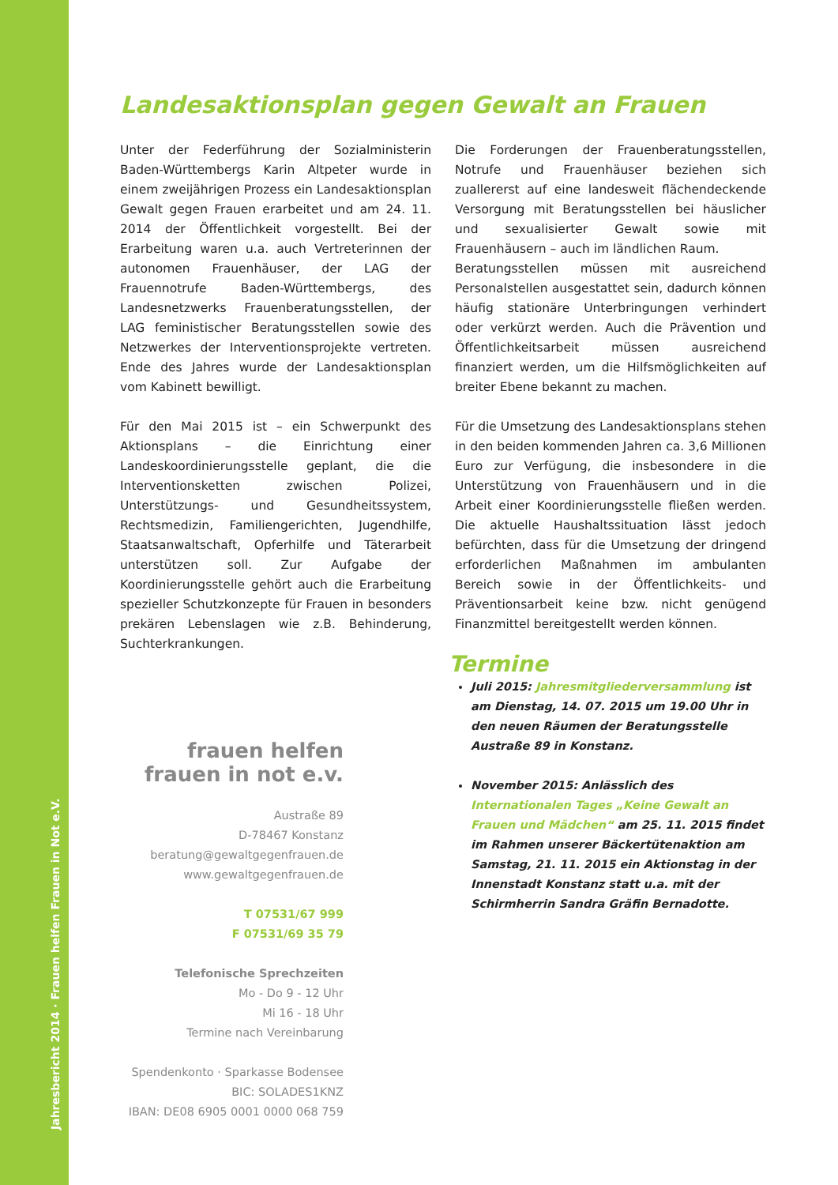Jahresbericht 2014 · Frauen helfen Frauen in Not e.V.
Landesaktionsplan gegen Gewalt an Frauen
Unter der Federführung der Sozialministerin Baden-Württembergs Karin Altpeter wurde in einem zweijährigen Prozess ein Landesaktionsplan Gewalt gegen Frauen erarbeitet und am 24. 11. 2014 der Öffentlichkeit vorgestellt. Bei der Erarbeitung waren u.a. auch Vertreterinnen der autonomen Frauenhäuser, der LAG der Frauennotrufe Baden-Württembergs, des Landesnetzwerks Frauenberatungsstellen, der LAG feministischer Beratungsstellen sowie des Netzwerkes der Interventionsprojekte vertreten. Ende des Jahres wurde der Landesaktionsplan vom Kabinett bewilligt.
Für den Mai 2015 ist – ein Schwerpunkt des Aktionsplans – die Einrichtung einer Landeskoordinierungsstelle geplant, die die Interventionsketten zwischen Polizei, Unterstützungs- und Gesundheitssystem, Rechtsmedizin, Familiengerichten, Jugendhilfe, Staatsanwaltschaft, Opferhilfe und Täterarbeit unterstützen soll. Zur Aufgabe der Koordinierungsstelle gehört auch die Erarbeitung spezieller Schutzkonzepte für Frauen in besonders prekären Lebenslagen wie z.B. Behinderung, Suchterkrankungen.
Die Forderungen der Frauenberatungsstellen, Notrufe und Frauenhäuser beziehen sich zuallererst auf eine landesweit flächendeckende Versorgung mit Beratungsstellen bei häuslicher und sexualisierter Gewalt sowie mit Frauenhäusern – auch im ländlichen Raum.
Beratungsstellen müssen mit ausreichend Personalstellen ausgestattet sein, dadurch können häufig stationäre Unterbringungen verhindert oder verkürzt werden. Auch die Prävention und Öffentlichkeitsarbeit müssen ausreichend finanziert werden, um die Hilfsmöglichkeiten auf breiter Ebene bekannt zu machen.
Für die Umsetzung des Landesaktionsplans stehen in den beiden kommenden Jahren ca. 3,6 Millionen Euro zur Verfügung, die insbesondere in die Unterstützung von Frauenhäusern und in die Arbeit einer Koordinierungsstelle fließen werden. Die aktuelle Haushaltssituation lässt jedoch befürchten, dass für die Umsetzung der dringend erforderlichen Maßnahmen im ambulanten Bereich sowie in der Öffentlichkeits- und Präventionsarbeit keine bzw. nicht genügend Finanzmittel bereitgestellt werden können.
Termine
Juli 2015: Jahresmitgliederversammlung ist am Dienstag, 14. 07. 2015 um 19.00 Uhr in den neuen Räumen der Beratungsstelle Austraße 89 in Konstanz.
November 2015: Anlässlich des Internationalen Tages „Keine Gewalt an Frauen und Mädchen“ am 25. 11. 2015 findet im Rahmen unserer Bäckertütenaktion am Samstag, 21. 11. 2015 ein Aktionstag in der Innenstadt Konstanz statt u.a. mit der Schirmherrin Sandra Gräfin Bernadotte.
frauen helfen
frauen in not e.v.
Austraße 89
D-78467 Konstanz
beratung@gewaltgegenfrauen.de
www.gewaltgegenfrauen.de
T 07531/67 999
F 07531/69 35 79
Telefonische Sprechzeiten
Mo - Do 9 - 12 Uhr
Mi 16 - 18 Uhr
Termine nach Vereinbarung
Spendenkonto · Sparkasse Bodensee
BIC: SOLADES1KNZ
IBAN: DE08 6905 0001 0000 068 759